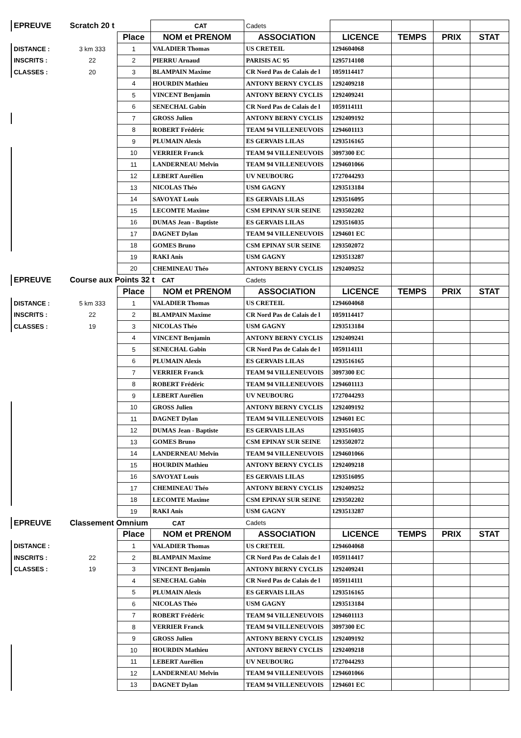| EPREUVE | Scratch 20 t | | CAT | Cadets | | | | |
| | | Place | NOM et PRENOM | ASSOCIATION | LICENCE | TEMPS | PRIX | STAT |
| DISTANCE : | 3 km 333 | 1 | VALADIER Thomas | US CRETEIL | 1294604068 | | | |
| INSCRITS : | 22 | 2 | PIERRU Arnaud | PARISIS AC 95 | 1295714108 | | | |
| CLASSES : | 20 | 3 | BLAMPAIN Maxime | CR Nord Pas de Calais de l | 1059114417 | | | |
| | | 4 | HOURDIN Mathieu | ANTONY BERNY CYCLIS | 1292409218 | | | |
| | | 5 | VINCENT Benjamin | ANTONY BERNY CYCLIS | 1292409241 | | | |
| | | 6 | SENECHAL Gabin | CR Nord Pas de Calais de l | 1059114111 | | | |
| | | 7 | GROSS Julien | ANTONY BERNY CYCLIS | 1292409192 | | | |
| | | 8 | ROBERT Frédéric | TEAM 94 VILLENEUVOIS | 1294601113 | | | |
| | | 9 | PLUMAIN Alexis | ES GERVAIS LILAS | 1293516165 | | | |
| | | 10 | VERRIER Franck | TEAM 94 VILLENEUVOIS | 3097300 EC | | | |
| | | 11 | LANDERNEAU Melvin | TEAM 94 VILLENEUVOIS | 1294601066 | | | |
| | | 12 | LEBERT Aurélien | UV NEUBOURG | 1727044293 | | | |
| | | 13 | NICOLAS Théo | USM GAGNY | 1293513184 | | | |
| | | 14 | SAVOYAT Louis | ES GERVAIS LILAS | 1293516095 | | | |
| | | 15 | LECOMTE Maxime | CSM EPINAY SUR SEINE | 1293502202 | | | |
| | | 16 | DUMAS Jean - Baptiste | ES GERVAIS LILAS | 1293516035 | | | |
| | | 17 | DAGNET Dylan | TEAM 94 VILLENEUVOIS | 1294601 EC | | | |
| | | 18 | GOMES Bruno | CSM EPINAY SUR SEINE | 1293502072 | | | |
| | | 19 | RAKI Anis | USM GAGNY | 1293513287 | | | |
| | | 20 | CHEMINEAU Théo | ANTONY BERNY CYCLIS | 1292409252 | | | |
| EPREUVE | Course aux Points 32 t CAT | | | Cadets | | | | |
| | | Place | NOM et PRENOM | ASSOCIATION | LICENCE | TEMPS | PRIX | STAT |
| DISTANCE : | 5 km 333 | 1 | VALADIER Thomas | US CRETEIL | 1294604068 | | | |
| INSCRITS : | 22 | 2 | BLAMPAIN Maxime | CR Nord Pas de Calais de l | 1059114417 | | | |
| CLASSES : | 19 | 3 | NICOLAS Théo | USM GAGNY | 1293513184 | | | |
| | | 4 | VINCENT Benjamin | ANTONY BERNY CYCLIS | 1292409241 | | | |
| | | 5 | SENECHAL Gabin | CR Nord Pas de Calais de l | 1059114111 | | | |
| | | 6 | PLUMAIN Alexis | ES GERVAIS LILAS | 1293516165 | | | |
| | | 7 | VERRIER Franck | TEAM 94 VILLENEUVOIS | 3097300 EC | | | |
| | | 8 | ROBERT Frédéric | TEAM 94 VILLENEUVOIS | 1294601113 | | | |
| | | 9 | LEBERT Aurélien | UV NEUBOURG | 1727044293 | | | |
| | | 10 | GROSS Julien | ANTONY BERNY CYCLIS | 1292409192 | | | |
| | | 11 | DAGNET Dylan | TEAM 94 VILLENEUVOIS | 1294601 EC | | | |
| | | 12 | DUMAS Jean - Baptiste | ES GERVAIS LILAS | 1293516035 | | | |
| | | 13 | GOMES Bruno | CSM EPINAY SUR SEINE | 1293502072 | | | |
| | | 14 | LANDERNEAU Melvin | TEAM 94 VILLENEUVOIS | 1294601066 | | | |
| | | 15 | HOURDIN Mathieu | ANTONY BERNY CYCLIS | 1292409218 | | | |
| | | 16 | SAVOYAT Louis | ES GERVAIS LILAS | 1293516095 | | | |
| | | 17 | CHEMINEAU Théo | ANTONY BERNY CYCLIS | 1292409252 | | | |
| | | 18 | LECOMTE Maxime | CSM EPINAY SUR SEINE | 1293502202 | | | |
| | | 19 | RAKI Anis | USM GAGNY | 1293513287 | | | |
| EPREUVE | Classement Omnium CAT | | | Cadets | | | | |
| | | Place | NOM et PRENOM | ASSOCIATION | LICENCE | TEMPS | PRIX | STAT |
| DISTANCE : | | 1 | VALADIER Thomas | US CRETEIL | 1294604068 | | | |
| INSCRITS : | 22 | 2 | BLAMPAIN Maxime | CR Nord Pas de Calais de l | 1059114417 | | | |
| CLASSES : | 19 | 3 | VINCENT Benjamin | ANTONY BERNY CYCLIS | 1292409241 | | | |
| | | 4 | SENECHAL Gabin | CR Nord Pas de Calais de l | 1059114111 | | | |
| | | 5 | PLUMAIN Alexis | ES GERVAIS LILAS | 1293516165 | | | |
| | | 6 | NICOLAS Théo | USM GAGNY | 1293513184 | | | |
| | | 7 | ROBERT Frédéric | TEAM 94 VILLENEUVOIS | 1294601113 | | | |
| | | 8 | VERRIER Franck | TEAM 94 VILLENEUVOIS | 3097300 EC | | | |
| | | 9 | GROSS Julien | ANTONY BERNY CYCLIS | 1292409192 | | | |
| | | 10 | HOURDIN Mathieu | ANTONY BERNY CYCLIS | 1292409218 | | | |
| | | 11 | LEBERT Aurélien | UV NEUBOURG | 1727044293 | | | |
| | | 12 | LANDERNEAU Melvin | TEAM 94 VILLENEUVOIS | 1294601066 | | | |
| | | 13 | DAGNET Dylan | TEAM 94 VILLENEUVOIS | 1294601 EC | | | |